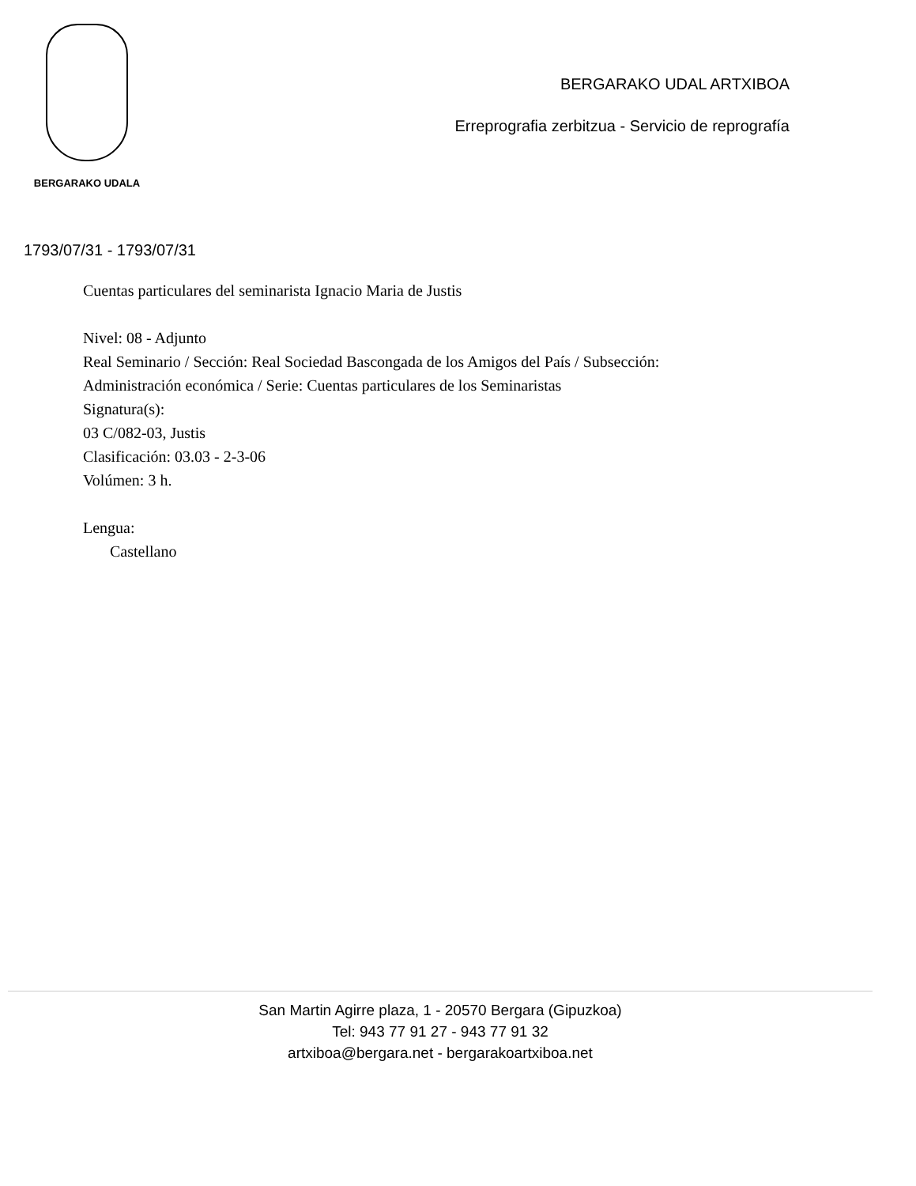BERGARAKO UDALA
BERGARAKO UDAL ARTXIBOA
Erreprografia zerbitzua - Servicio de reprografía
1793/07/31 - 1793/07/31
Cuentas particulares del seminarista Ignacio Maria de Justis
Nivel: 08 - Adjunto
Real Seminario / Sección: Real Sociedad Bascongada de los Amigos del País / Subsección:
Administración económica / Serie: Cuentas particulares de los Seminaristas
Signatura(s):
03 C/082-03, Justis
Clasificación: 03.03 - 2-3-06
Volúmen: 3 h.
Lengua:
Castellano
San Martin Agirre plaza, 1 - 20570 Bergara (Gipuzkoa)
Tel: 943 77 91 27 - 943 77 91 32
artxiboa@bergara.net - bergarakoartxiboa.net